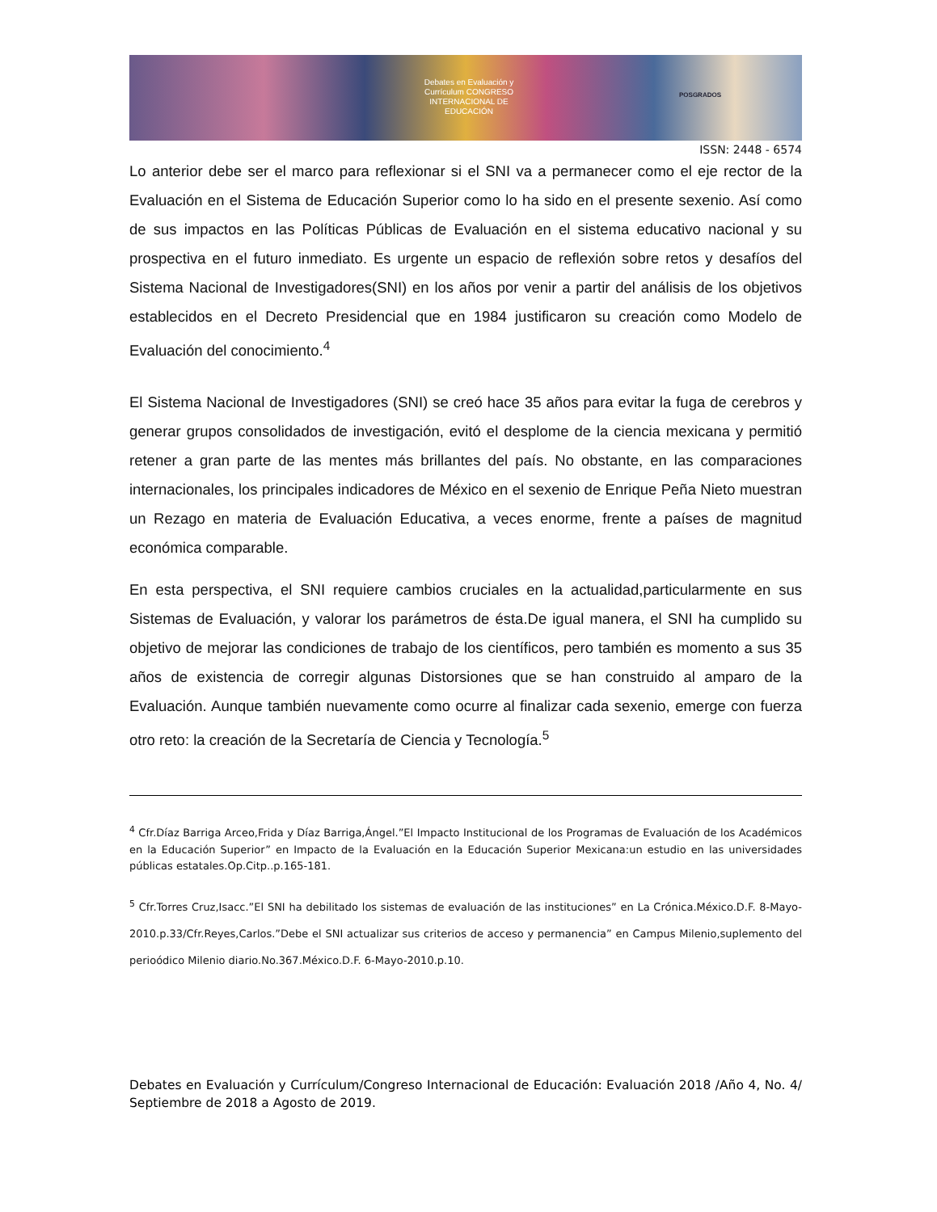Debates en Evaluación y Currículum CONGRESO INTERNACIONAL DE EDUCACIÓN
POSGRADOS
ISSN: 2448 - 6574
Lo anterior debe ser el marco para reflexionar si el SNI va a permanecer como el eje rector de la Evaluación en el Sistema de Educación Superior como lo ha sido en el presente sexenio. Así como de sus impactos en las Políticas Públicas de Evaluación en el sistema educativo nacional y su prospectiva en el futuro inmediato. Es urgente un espacio de reflexión sobre retos y desafíos del Sistema Nacional de Investigadores(SNI) en los años por venir a partir del análisis de los objetivos establecidos en el Decreto Presidencial que en 1984 justificaron su creación como Modelo de Evaluación del conocimiento.<sup>4</sup>
El Sistema Nacional de Investigadores (SNI) se creó hace 35 años para evitar la fuga de cerebros y generar grupos consolidados de investigación, evitó el desplome de la ciencia mexicana y permitió retener a gran parte de las mentes más brillantes del país. No obstante, en las comparaciones internacionales, los principales indicadores de México en el sexenio de Enrique Peña Nieto muestran un Rezago en materia de Evaluación Educativa, a veces enorme, frente a países de magnitud económica comparable.
En esta perspectiva, el SNI requiere cambios cruciales en la actualidad,particularmente en sus Sistemas de Evaluación, y valorar los parámetros de ésta.De igual manera, el SNI ha cumplido su objetivo de mejorar las condiciones de trabajo de los científicos, pero también es momento a sus 35 años de existencia de corregir algunas Distorsiones que se han construido al amparo de la Evaluación. Aunque también nuevamente como ocurre al finalizar cada sexenio, emerge con fuerza otro reto: la creación de la Secretaría de Ciencia y Tecnología.<sup>5</sup>
<sup>4</sup> Cfr.Díaz Barriga Arceo,Frida y Díaz Barriga,Ángel.”El Impacto Institucional de los Programas de Evaluación de los Académicos en la Educación Superior” en Impacto de la Evaluación en la Educación Superior Mexicana:un estudio en las universidades públicas estatales.Op.Citp..p.165-181.
<sup>5</sup> Cfr.Torres Cruz,Isacc.”El SNI ha debilitado los sistemas de evaluación de las instituciones” en La Crónica.México.D.F. 8-Mayo-2010.p.33/Cfr.Reyes,Carlos.”Debe el SNI actualizar sus criterios de acceso y permanencia” en Campus Milenio,suplemento del perioódico Milenio diario.No.367.México.D.F. 6-Mayo-2010.p.10.
Debates en Evaluación y Currículum/Congreso Internacional de Educación: Evaluación 2018 /Año 4, No. 4/ Septiembre de 2018 a Agosto de 2019.